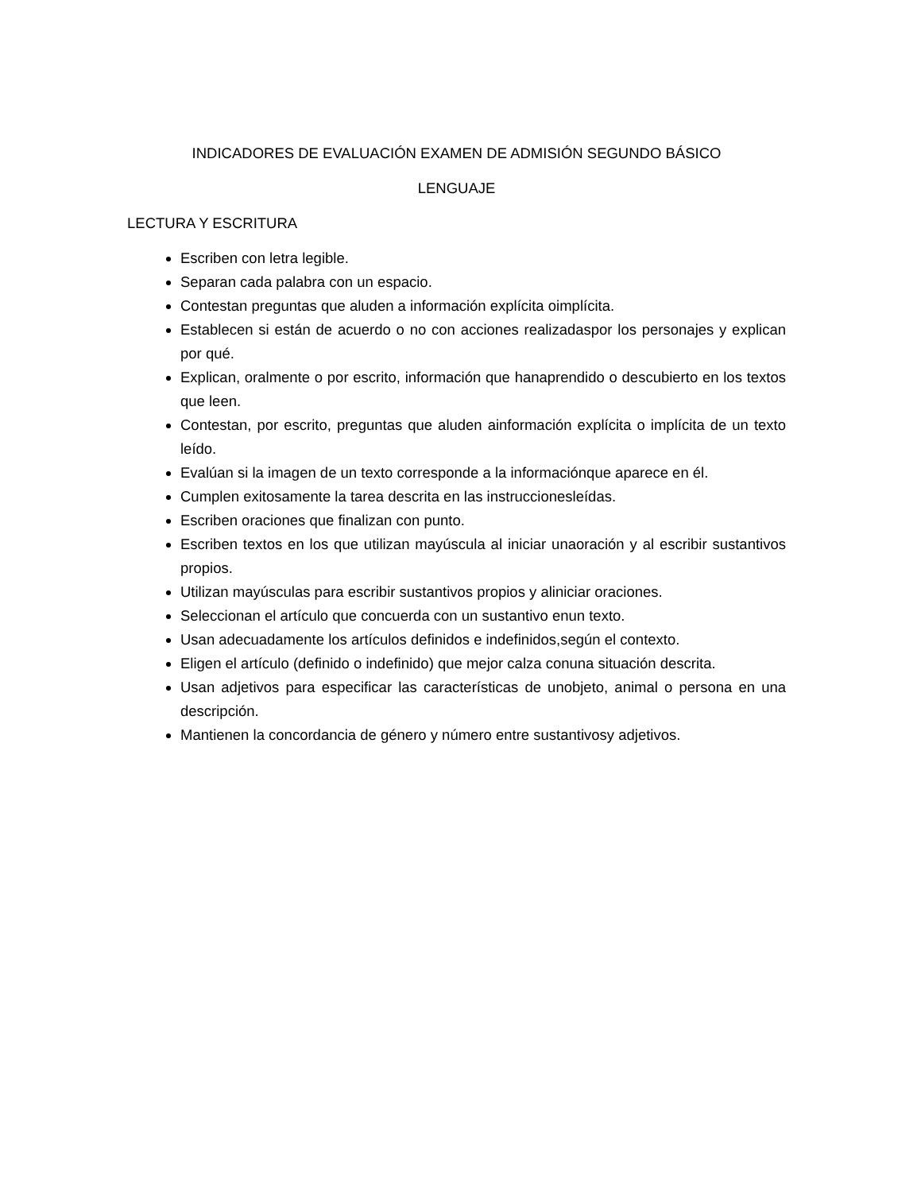INDICADORES DE EVALUACIÓN EXAMEN DE ADMISIÓN SEGUNDO BÁSICO
LENGUAJE
LECTURA Y ESCRITURA
Escriben con letra legible.
Separan cada palabra con un espacio.
Contestan preguntas que aluden a información explícita oimplícita.
Establecen si están de acuerdo o no con acciones realizadaspor los personajes y explican por qué.
Explican, oralmente o por escrito, información que hanaprendido o descubierto en los textos que leen.
Contestan, por escrito, preguntas que aluden ainformación explícita o implícita de un texto leído.
Evalúan si la imagen de un texto corresponde a la informaciónque aparece en él.
Cumplen exitosamente la tarea descrita en las instruccionesleídas.
Escriben oraciones que finalizan con punto.
Escriben textos en los que utilizan mayúscula al iniciar unaoración y al escribir sustantivos propios.
Utilizan mayúsculas para escribir sustantivos propios y aliniciar oraciones.
Seleccionan el artículo que concuerda con un sustantivo enun texto.
Usan adecuadamente los artículos definidos e indefinidos,según el contexto.
Eligen el artículo (definido o indefinido) que mejor calza conuna situación descrita.
Usan adjetivos para especificar las características de unobjeto, animal o persona en una descripción.
Mantienen la concordancia de género y número entre sustantivosy adjetivos.